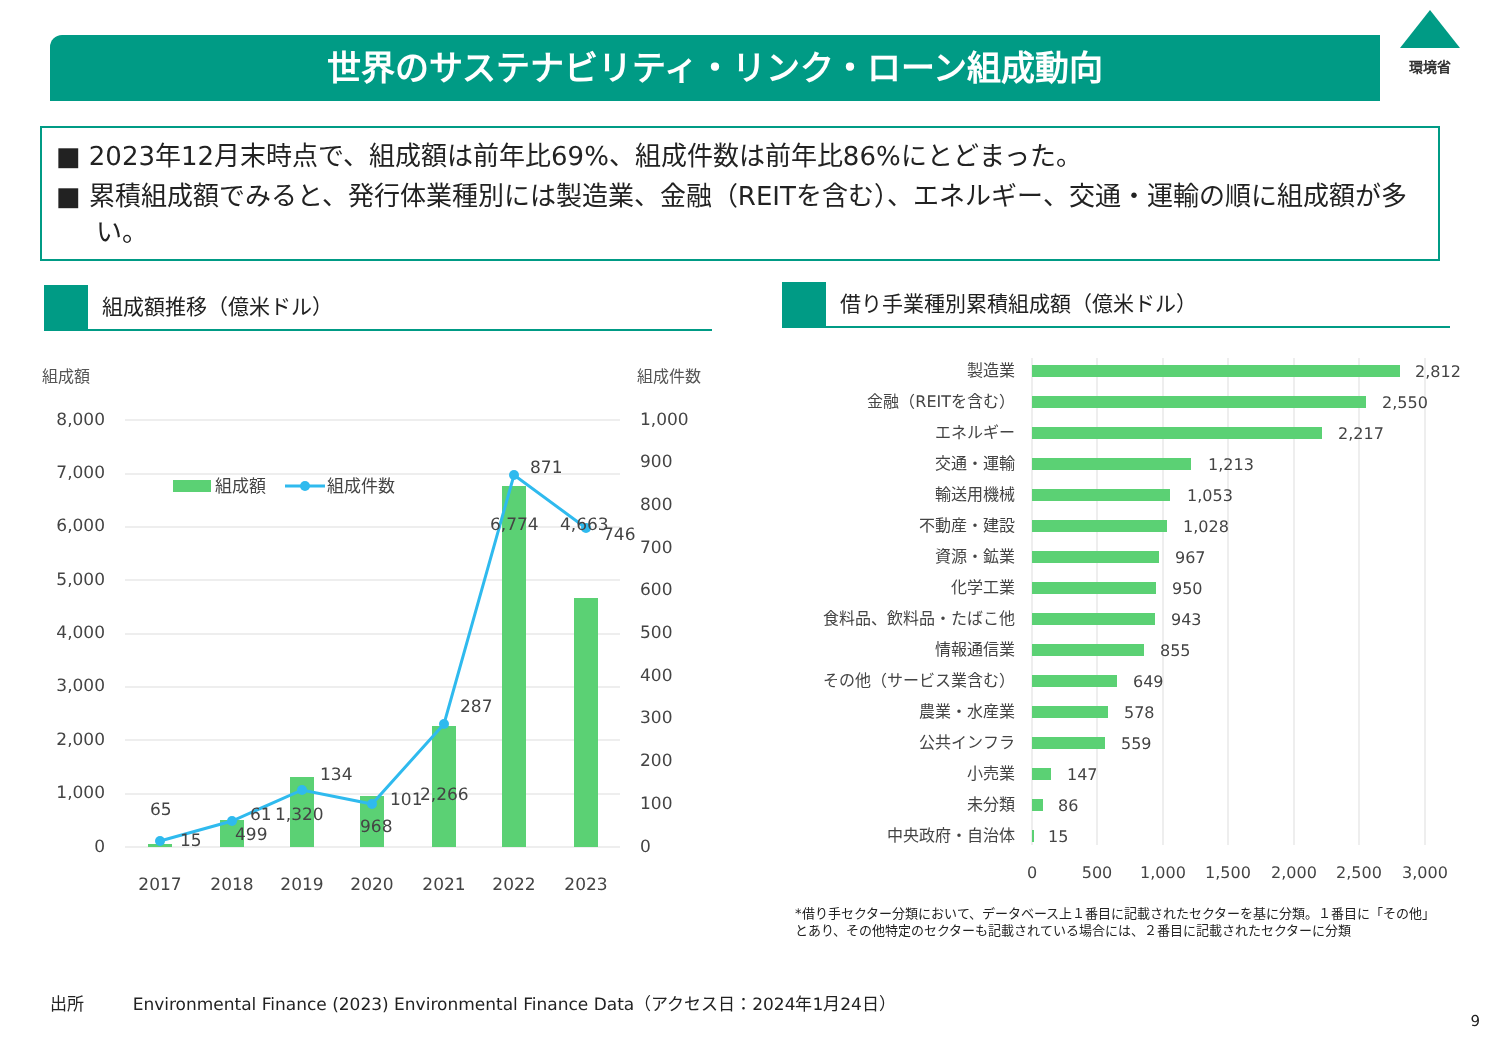世界のサステナビリティ・リンク・ローン組成動向
環境省
■ 2023年12月末時点で、組成額は前年比69%、組成件数は前年比86%にとどまった。
■ 累積組成額でみると、発行体業種別には製造業、金融（REITを含む）、エネルギー、交通・運輸の順に組成額が多い。
組成額推移（億米ドル） 借り手業種別累積組成額（億米ドル）
組成額 組成件数
8,000
7,000
6,000
5,000
4,000
3,000
2,000
1,000
0
1,000
900
800
700
600
500
400
300
200
100
0
組成額
組成件数
65
15
61
499
134
1,320
101
968
2,266
287
6,774
871
4,663
746
2017
2018
2019
2020
2021
2022
2023
製造業
金融（REITを含む）
エネルギー
交通・運輸
輸送用機械
不動産・建設
資源・鉱業
化学工業
食料品、飲料品・たばこ他
情報通信業
その他（サービス業含む）
農業・水産業
公共インフラ
小売業
未分類
中央政府・自治体
2,812
2,550
2,217
1,213
1,053
1,028
967
950
943
855
649
578
559
147
86
15
0
500
1,000
1,500
2,000
2,500
3,000
*借り手セクター分類において、データベース上１番目に記載されたセクターを基に分類。１番目に「その他」
とあり、その他特定のセクターも記載されている場合には、２番目に記載されたセクターに分類
出所 Environmental Finance (2023) Environmental Finance Data（アクセス日：2024年1月24日）
9